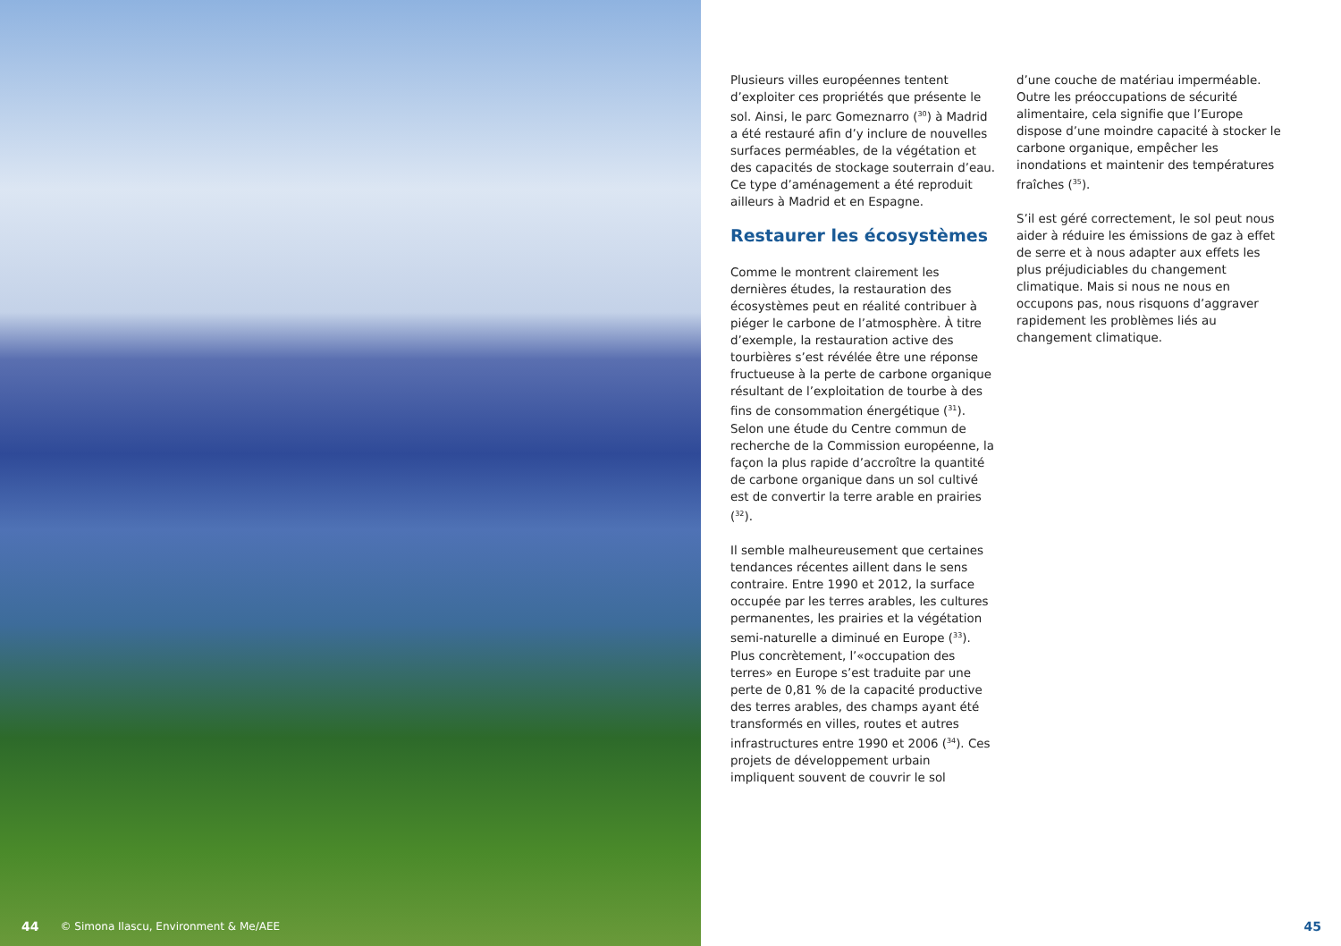44 © Simona Ilascu, Environment & Me/AEE
Plusieurs villes européennes tentent d’exploiter ces propriétés que présente le sol. Ainsi, le parc Gomeznarro (<sup>30</sup>) à Madrid a été restauré afin d’y inclure de nouvelles surfaces perméables, de la végétation et des capacités de stockage souterrain d’eau. Ce type d’aménagement a été reproduit ailleurs à Madrid et en Espagne.
Restaurer les écosystèmes
Comme le montrent clairement les dernières études, la restauration des écosystèmes peut en réalité contribuer à piéger le carbone de l’atmosphère. À titre d’exemple, la restauration active des tourbières s’est révélée être une réponse fructueuse à la perte de carbone organique résultant de l’exploitation de tourbe à des fins de consommation énergétique (<sup>31</sup>). Selon une étude du Centre commun de recherche de la Commission européenne, la façon la plus rapide d’accroître la quantité de carbone organique dans un sol cultivé est de convertir la terre arable en prairies (<sup>32</sup>).
Il semble malheureusement que certaines tendances récentes aillent dans le sens contraire. Entre 1990 et 2012, la surface occupée par les terres arables, les cultures permanentes, les prairies et la végétation semi-naturelle a diminué en Europe (<sup>33</sup>). Plus concrètement, l’«occupation des terres» en Europe s’est traduite par une perte de 0,81 % de la capacité productive des terres arables, des champs ayant été transformés en villes, routes et autres infrastructures entre 1990 et 2006 (<sup>34</sup>). Ces projets de développement urbain impliquent souvent de couvrir le sol
d’une couche de matériau imperméable. Outre les préoccupations de sécurité alimentaire, cela signifie que l’Europe dispose d’une moindre capacité à stocker le carbone organique, empêcher les inondations et maintenir des températures fraîches (<sup>35</sup>).
S’il est géré correctement, le sol peut nous aider à réduire les émissions de gaz à effet de serre et à nous adapter aux effets les plus préjudiciables du changement climatique. Mais si nous ne nous en occupons pas, nous risquons d’aggraver rapidement les problèmes liés au changement climatique.
45